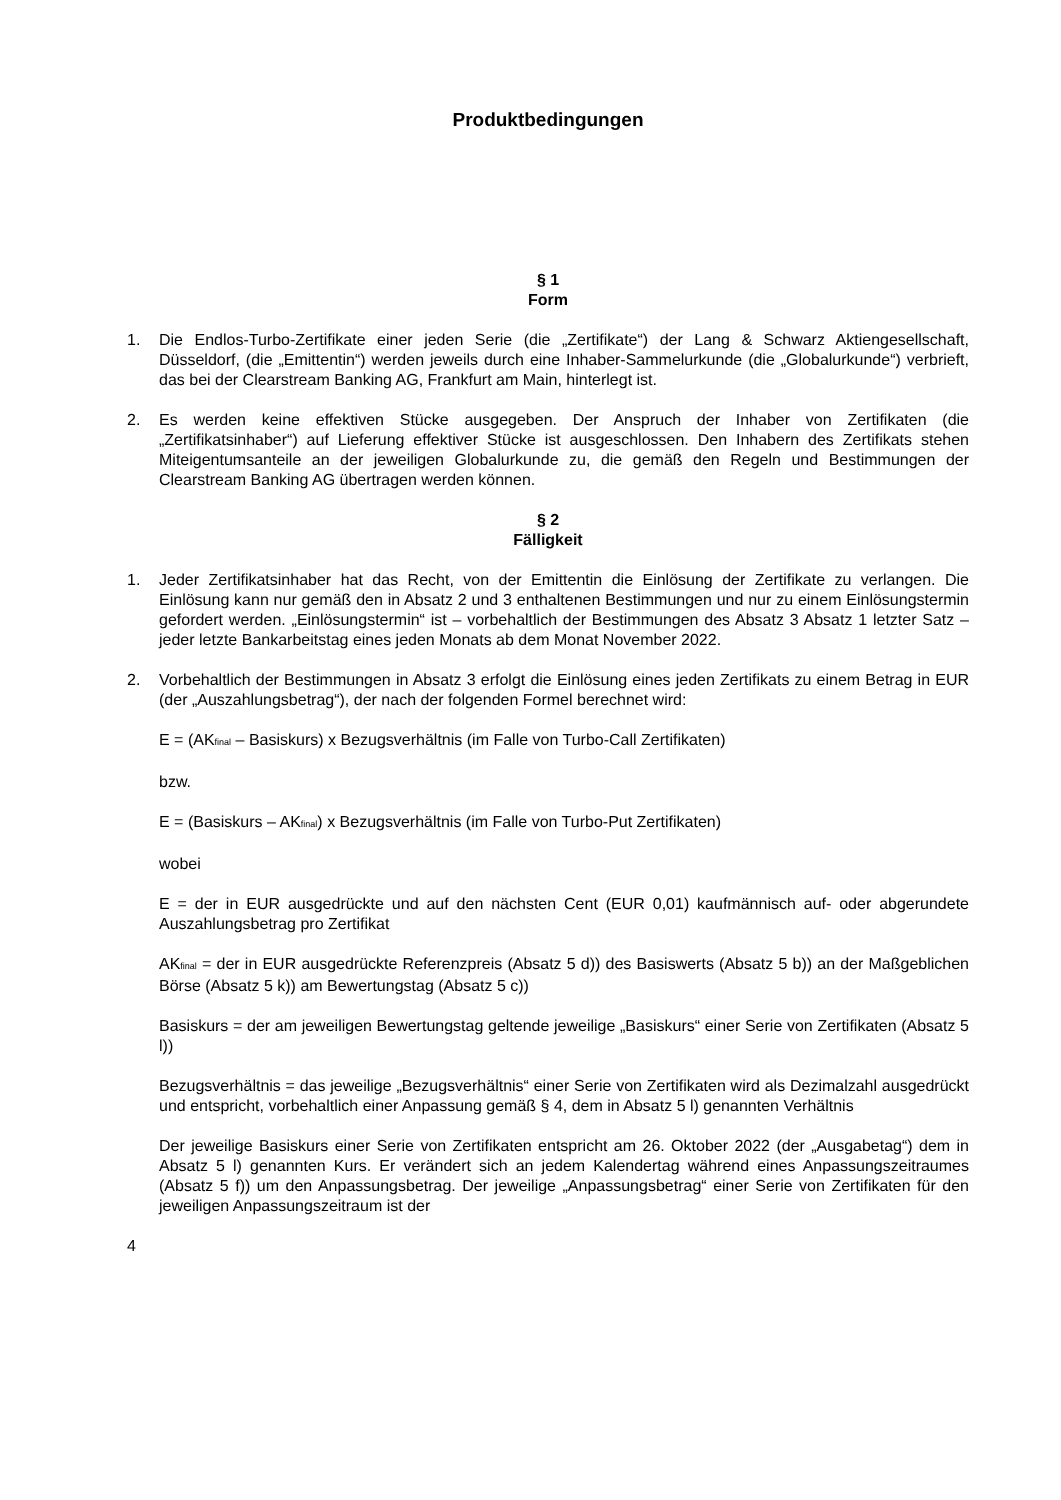Produktbedingungen
§ 1
Form
1. Die Endlos-Turbo-Zertifikate einer jeden Serie (die „Zertifikate“) der Lang & Schwarz Aktiengesellschaft, Düsseldorf, (die „Emittentin“) werden jeweils durch eine Inhaber-Sammelurkunde (die „Globalurkunde“) verbrieft, das bei der Clearstream Banking AG, Frankfurt am Main, hinterlegt ist.
2. Es werden keine effektiven Stücke ausgegeben. Der Anspruch der Inhaber von Zertifikaten (die „Zertifikatsinhaber“) auf Lieferung effektiver Stücke ist ausgeschlossen. Den Inhabern des Zertifikats stehen Miteigentumsanteile an der jeweiligen Globalurkunde zu, die gemäß den Regeln und Bestimmungen der Clearstream Banking AG übertragen werden können.
§ 2
Fälligkeit
1. Jeder Zertifikatsinhaber hat das Recht, von der Emittentin die Einlösung der Zertifikate zu verlangen. Die Einlösung kann nur gemäß den in Absatz 2 und 3 enthaltenen Bestimmungen und nur zu einem Einlösungstermin gefordert werden. „Einlösungstermin“ ist – vorbehaltlich der Bestimmungen des Absatz 3 Absatz 1 letzter Satz – jeder letzte Bankarbeitstag eines jeden Monats ab dem Monat November 2022.
2. Vorbehaltlich der Bestimmungen in Absatz 3 erfolgt die Einlösung eines jeden Zertifikats zu einem Betrag in EUR (der „Auszahlungsbetrag“), der nach der folgenden Formel berechnet wird:
E = (AK<sub>final</sub> – Basiskurs) x Bezugsverhältnis (im Falle von Turbo-Call Zertifikaten)
bzw.
E = (Basiskurs – AK<sub>final</sub>) x Bezugsverhältnis (im Falle von Turbo-Put Zertifikaten)
wobei
E = der in EUR ausgedrückte und auf den nächsten Cent (EUR 0,01) kaufmännisch auf- oder abgerundete Auszahlungsbetrag pro Zertifikat
AK<sub>final</sub> = der in EUR ausgedrückte Referenzpreis (Absatz 5 d)) des Basiswerts (Absatz 5 b)) an der Maßgeblichen Börse (Absatz 5 k)) am Bewertungstag (Absatz 5 c))
Basiskurs = der am jeweiligen Bewertungstag geltende jeweilige „Basiskurs“ einer Serie von Zertifikaten (Absatz 5 l))
Bezugsverhältnis = das jeweilige „Bezugsverhältnis“ einer Serie von Zertifikaten wird als Dezimalzahl ausgedrückt und entspricht, vorbehaltlich einer Anpassung gemäß § 4, dem in Absatz 5 l) genannten Verhältnis
Der jeweilige Basiskurs einer Serie von Zertifikaten entspricht am 26. Oktober 2022 (der „Ausgabetag“) dem in Absatz 5 l) genannten Kurs. Er verändert sich an jedem Kalendertag während eines Anpassungszeitraumes (Absatz 5 f)) um den Anpassungsbetrag. Der jeweilige „Anpassungsbetrag“ einer Serie von Zertifikaten für den jeweiligen Anpassungszeitraum ist der
4